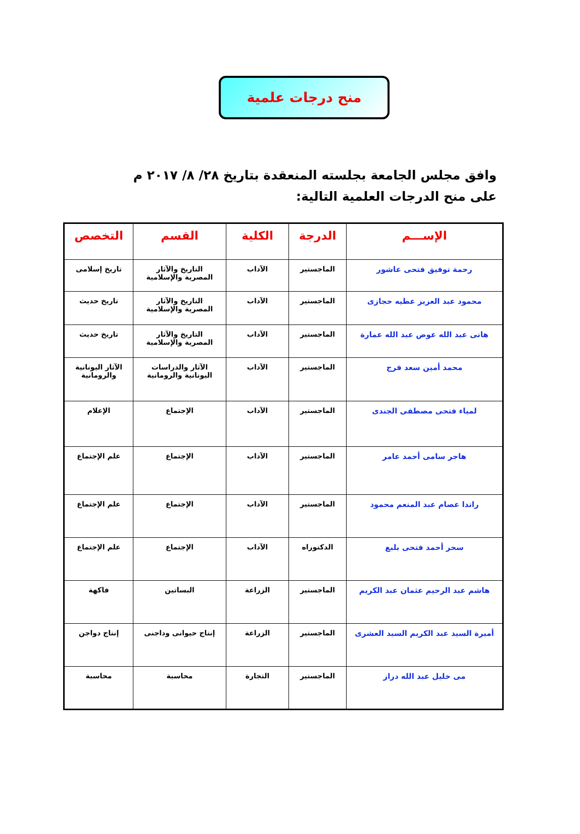منح درجات علمية
وافق مجلس الجامعة بجلسته المنعقدة بتاريخ ٢٨/ ٨/ ٢٠١٧ م
على منح الدرجات العلمية التالية:
| الإســـم | الدرجة | الكلية | القسم | التخصص |
| --- | --- | --- | --- | --- |
| رحمة توفيق فتحى عاشور | الماجستير | الآداب | التاريخ والآثار المصرية والإسلامية | تاريخ إسلامى |
| محمود عبد العزيز عطيه حجازى | الماجستير | الآداب | التاريخ والآثار المصرية والإسلامية | تاريخ حديث |
| هانى عبد الله عوض عبد الله عمارة | الماجستير | الآداب | التاريخ والآثار المصرية والإسلامية | تاريخ حديث |
| محمد أمين سعد فرج | الماجستير | الآداب | الآثار والدراسات اليونانية والرومانية | الآثار اليونانية والرومانية |
| لمياء فتحى مصطفى الجندى | الماجستير | الآداب | الإجتماع | الإعلام |
| هاجر سامى أحمد عامر | الماجستير | الآداب | الإجتماع | علم الإجتماع |
| راندا عصام عبد المنعم محمود | الماجستير | الآداب | الإجتماع | علم الإجتماع |
| سحر أحمد فتحى بلبع | الدكتوراه | الآداب | الإجتماع | علم الإجتماع |
| هاشم عبد الرحيم عثمان عبد الكريم | الماجستير | الزراعة | البساتين | فاكهة |
| أميرة السيد عبد الكريم السيد العشرى | الماجستير | الزراعة | إنتاج حيوانى وداجنى | إنتاج دواجن |
| مى خليل عبد الله دراز | الماجستير | التجارة | محاسبة | محاسبة |